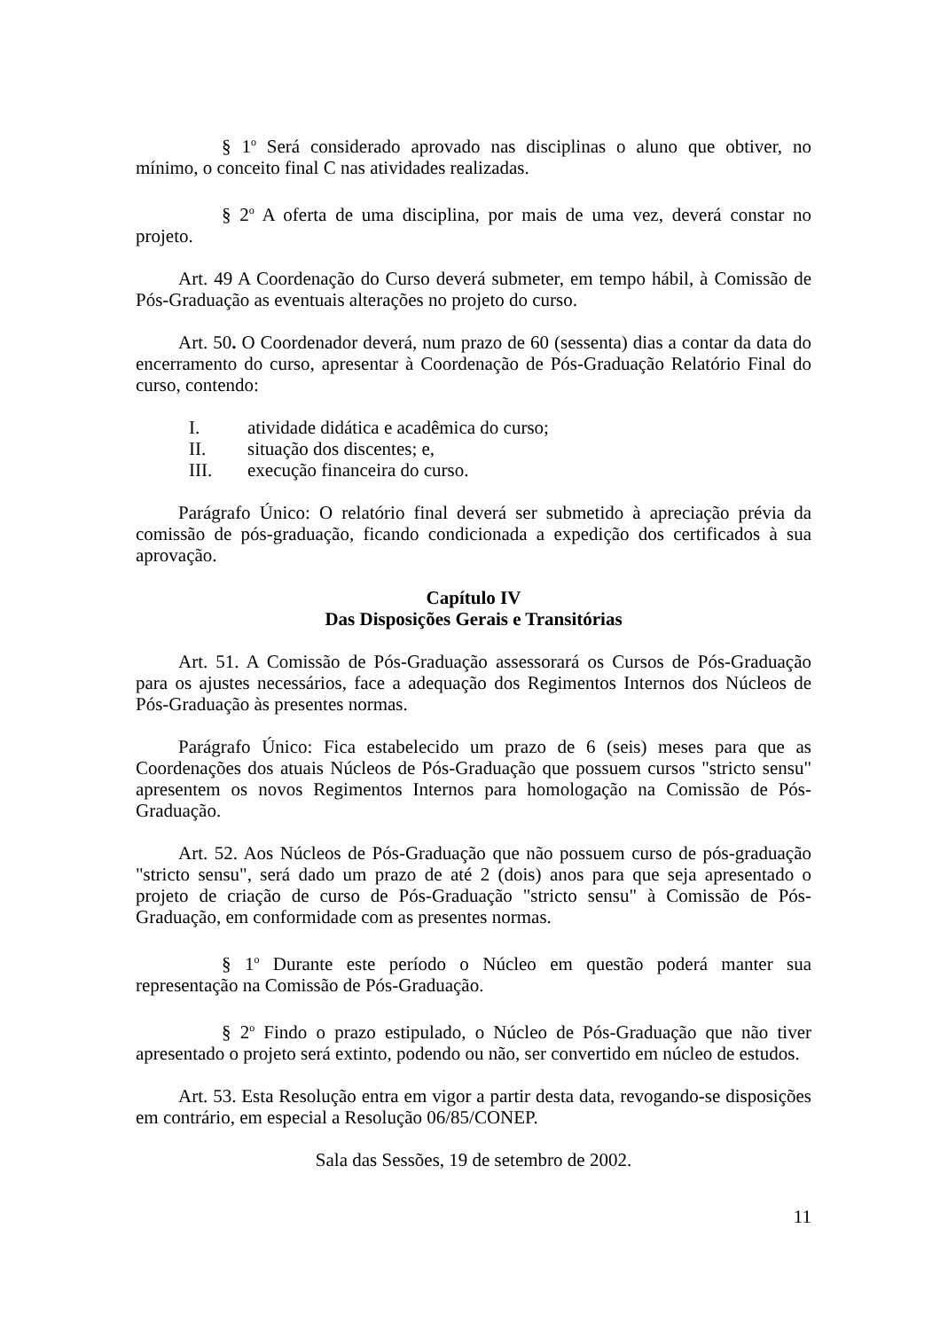§ 1<sup>o</sup> Será considerado aprovado nas disciplinas o aluno que obtiver, no mínimo, o conceito final C nas atividades realizadas.
§ 2<sup>o</sup> A oferta de uma disciplina, por mais de uma vez, deverá constar no projeto.
Art. 49 A Coordenação do Curso deverá submeter, em tempo hábil, à Comissão de Pós-Graduação as eventuais alterações no projeto do curso.
Art. 50. O Coordenador deverá, num prazo de 60 (sessenta) dias a contar da data do encerramento do curso, apresentar à Coordenação de Pós-Graduação Relatório Final do curso, contendo:
I. atividade didática e acadêmica do curso;
II. situação dos discentes; e,
III. execução financeira do curso.
Parágrafo Único: O relatório final deverá ser submetido à apreciação prévia da comissão de pós-graduação, ficando condicionada a expedição dos certificados à sua aprovação.
Capítulo IV
Das Disposições Gerais e Transitórias
Art. 51. A Comissão de Pós-Graduação assessorará os Cursos de Pós-Graduação para os ajustes necessários, face a adequação dos Regimentos Internos dos Núcleos de Pós-Graduação às presentes normas.
Parágrafo Único: Fica estabelecido um prazo de 6 (seis) meses para que as Coordenações dos atuais Núcleos de Pós-Graduação que possuem cursos "stricto sensu" apresentem os novos Regimentos Internos para homologação na Comissão de Pós-Graduação.
Art. 52. Aos Núcleos de Pós-Graduação que não possuem curso de pós-graduação "stricto sensu", será dado um prazo de até 2 (dois) anos para que seja apresentado o projeto de criação de curso de Pós-Graduação "stricto sensu" à Comissão de Pós-Graduação, em conformidade com as presentes normas.
§ 1<sup>o</sup> Durante este período o Núcleo em questão poderá manter sua representação na Comissão de Pós-Graduação.
§ 2<sup>o</sup> Findo o prazo estipulado, o Núcleo de Pós-Graduação que não tiver apresentado o projeto será extinto, podendo ou não, ser convertido em núcleo de estudos.
Art. 53. Esta Resolução entra em vigor a partir desta data, revogando-se disposições em contrário, em especial a Resolução 06/85/CONEP.
Sala das Sessões, 19 de setembro de 2002.
11